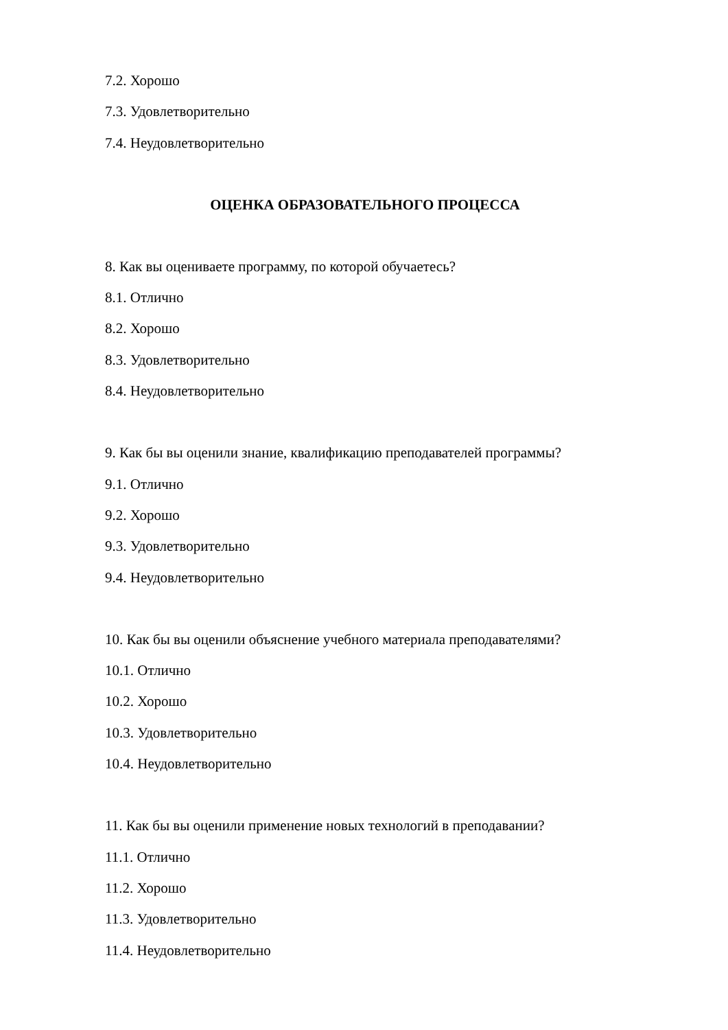7.2. Хорошо
7.3. Удовлетворительно
7.4. Неудовлетворительно
ОЦЕНКА ОБРАЗОВАТЕЛЬНОГО ПРОЦЕССА
8. Как вы оцениваете программу, по которой обучаетесь?
8.1. Отлично
8.2. Хорошо
8.3. Удовлетворительно
8.4. Неудовлетворительно
9. Как бы вы оценили знание, квалификацию преподавателей программы?
9.1. Отлично
9.2. Хорошо
9.3. Удовлетворительно
9.4. Неудовлетворительно
10. Как бы вы оценили объяснение учебного материала преподавателями?
10.1. Отлично
10.2. Хорошо
10.3. Удовлетворительно
10.4. Неудовлетворительно
11. Как бы вы оценили применение новых технологий в преподавании?
11.1. Отлично
11.2. Хорошо
11.3. Удовлетворительно
11.4. Неудовлетворительно